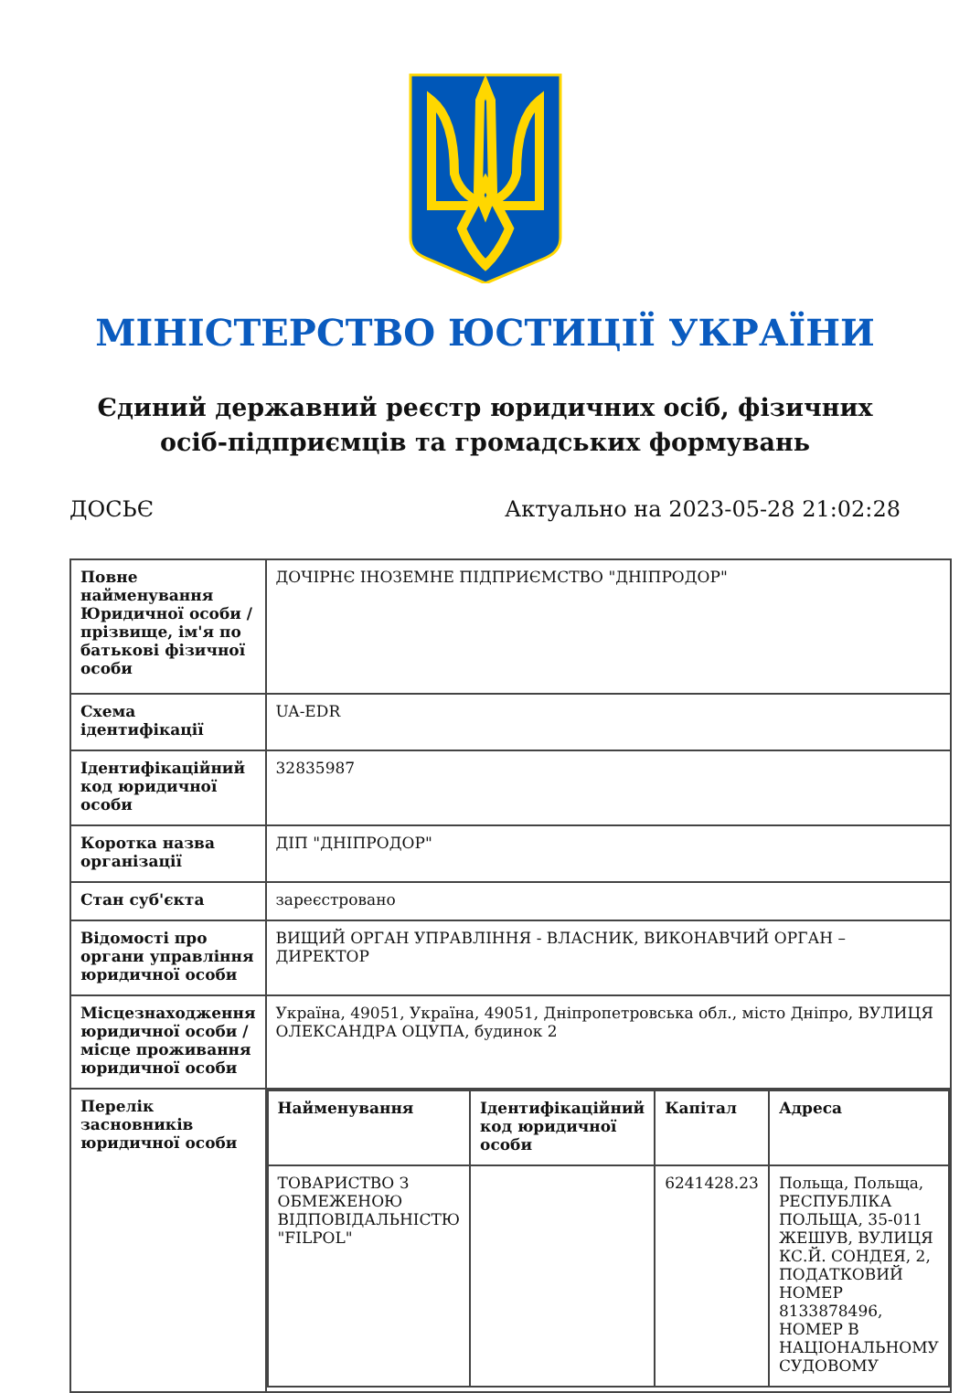МІНІСТЕРСТВО ЮСТИЦІЇ УКРАЇНИ
Єдиний державний реєстр юридичних осіб, фізичних осіб-підприємців та громадських формувань
ДОСЬЄ Актуально на 2023-05-28 21:02:28
| Повне найменування Юридичної особи / прізвище, ім'я по батькові фізичної особи | ДОЧІРНЄ ІНОЗЕМНЕ ПІДПРИЄМСТВО "ДНІПРОДОР" |
| Схема ідентифікації | UA-EDR |
| Ідентифікаційний код юридичної особи | 32835987 |
| Коротка назва організації | ДІП "ДНІПРОДОР" |
| Стан суб'єкта | зареєстровано |
| Відомості про органи управління юридичної особи | ВИЩИЙ ОРГАН УПРАВЛІННЯ - ВЛАСНИК, ВИКОНАВЧИЙ ОРГАН – ДИРЕКТОР |
| Місцезнаходження юридичної особи / місце проживання юридичної особи | Україна, 49051, Україна, 49051, Дніпропетровська обл., місто Дніпро, ВУЛИЦЯ ОЛЕКСАНДРА ОЦУПА, будинок 2 |
| Перелік засновників юридичної особи | / Найменування / Ідентифікаційний код юридичної особи / Капітал / Адреса / / --- / --- / --- / --- / / ТОВАРИСТВО З ОБМЕЖЕНОЮ ВІДПОВІДАЛЬНІСТЮ "FILPOL" / / 6241428.23 / Польща, Польща, РЕСПУБЛІКА ПОЛЬЩА, 35-011 ЖЕШУВ, ВУЛИЦЯ КС.Й. СОНДЕЯ, 2, ПОДАТКОВИЙ НОМЕР 8133878496, НОМЕР В НАЦІОНАЛЬНОМУ СУДОВОМУ / |